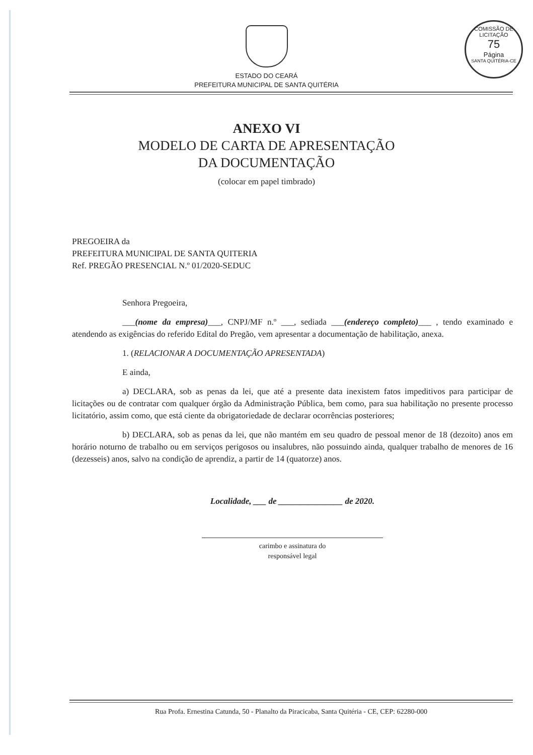COMISSÃO DE LICITAÇÃO
75
Página
SANTA QUITÉRIA-CE
ESTADO DO CEARÁ
PREFEITURA MUNICIPAL DE SANTA QUITÉRIA
ANEXO VI
MODELO DE CARTA DE APRESENTAÇÃO
DA DOCUMENTAÇÃO
(colocar em papel timbrado)
PREGOEIRA da
PREFEITURA MUNICIPAL DE SANTA QUITERIA
Ref. PREGÃO PRESENCIAL N.º 01/2020-SEDUC
Senhora Pregoeira,
___(nome da empresa)___, CNPJ/MF n.º ___, sediada ___(endereço completo)___ , tendo examinado e atendendo as exigências do referido Edital do Pregão, vem apresentar a documentação de habilitação, anexa.
1. (RELACIONAR A DOCUMENTAÇÃO APRESENTADA)
E ainda,
a) DECLARA, sob as penas da lei, que até a presente data inexistem fatos impeditivos para participar de licitações ou de contratar com qualquer órgão da Administração Pública, bem como, para sua habilitação no presente processo licitatório, assim como, que está ciente da obrigatoriedade de declarar ocorrências posteriores;
b) DECLARA, sob as penas da lei, que não mantém em seu quadro de pessoal menor de 18 (dezoito) anos em horário noturno de trabalho ou em serviços perigosos ou insalubres, não possuindo ainda, qualquer trabalho de menores de 16 (dezesseis) anos, salvo na condição de aprendiz, a partir de 14 (quatorze) anos.
Localidade, ___ de _______________ de 2020.
carimbo e assinatura do
responsável legal
Rua Profa. Ernestina Catunda, 50 - Planalto da Piracicaba, Santa Quitéria - CE, CEP: 62280-000